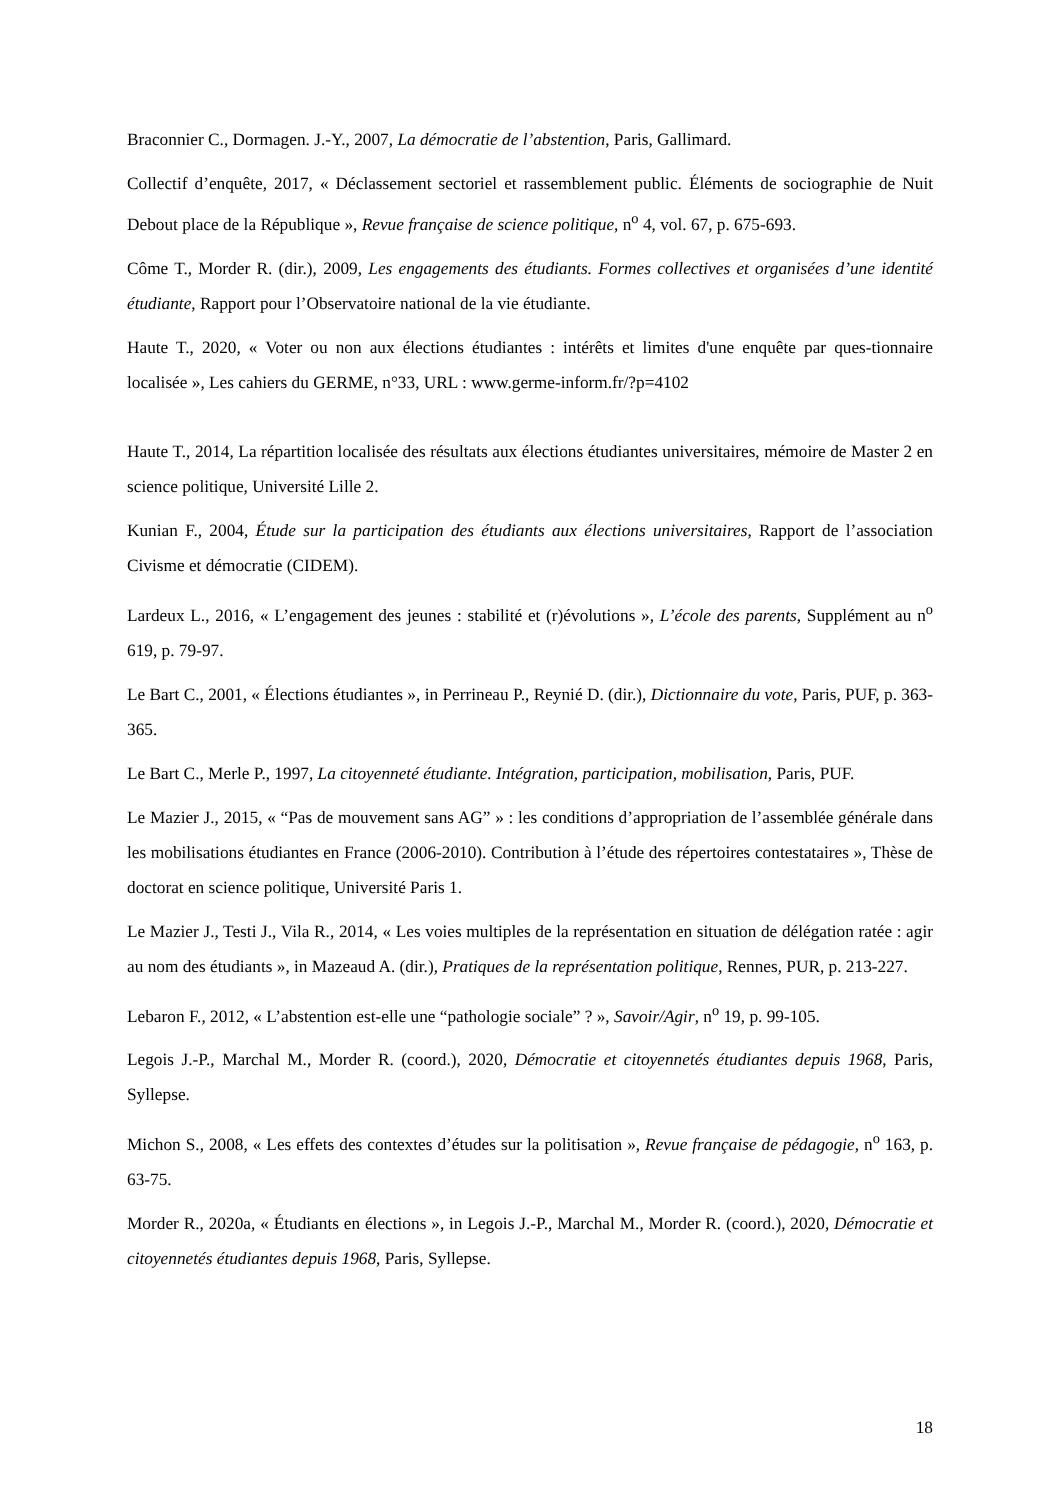Braconnier C., Dormagen. J.-Y., 2007, La démocratie de l’abstention, Paris, Gallimard.
Collectif d’enquête, 2017, « Déclassement sectoriel et rassemblement public. Éléments de sociographie de Nuit Debout place de la République », Revue française de science politique, n<sup>o</sup> 4, vol. 67, p. 675-693.
Côme T., Morder R. (dir.), 2009, Les engagements des étudiants. Formes collectives et organisées d’une identité étudiante, Rapport pour l’Observatoire national de la vie étudiante.
Haute T., 2020, « Voter ou non aux élections étudiantes : intérêts et limites d'une enquête par ques-tionnaire localisée », Les cahiers du GERME, n°33, URL : www.germe-inform.fr/?p=4102
Haute T., 2014, La répartition localisée des résultats aux élections étudiantes universitaires, mémoire de Master 2 en science politique, Université Lille 2.
Kunian F., 2004, Étude sur la participation des étudiants aux élections universitaires, Rapport de l’association Civisme et démocratie (CIDEM).
Lardeux L., 2016, « L’engagement des jeunes : stabilité et (r)évolutions », L’école des parents, Supplément au n<sup>o</sup> 619, p. 79-97.
Le Bart C., 2001, « Élections étudiantes », in Perrineau P., Reynié D. (dir.), Dictionnaire du vote, Paris, PUF, p. 363-365.
Le Bart C., Merle P., 1997, La citoyenneté étudiante. Intégration, participation, mobilisation, Paris, PUF.
Le Mazier J., 2015, « “Pas de mouvement sans AG” » : les conditions d’appropriation de l’assemblée générale dans les mobilisations étudiantes en France (2006-2010). Contribution à l’étude des répertoires contestataires », Thèse de doctorat en science politique, Université Paris 1.
Le Mazier J., Testi J., Vila R., 2014, « Les voies multiples de la représentation en situation de délégation ratée : agir au nom des étudiants », in Mazeaud A. (dir.), Pratiques de la représentation politique, Rennes, PUR, p. 213-227.
Lebaron F., 2012, « L’abstention est-elle une “pathologie sociale” ? », Savoir/Agir, n<sup>o</sup> 19, p. 99-105.
Legois J.-P., Marchal M., Morder R. (coord.), 2020, Démocratie et citoyennetés étudiantes depuis 1968, Paris, Syllepse.
Michon S., 2008, « Les effets des contextes d’études sur la politisation », Revue française de pédagogie, n<sup>o</sup> 163, p. 63-75.
Morder R., 2020a, « Étudiants en élections », in Legois J.-P., Marchal M., Morder R. (coord.), 2020, Démocratie et citoyennetés étudiantes depuis 1968, Paris, Syllepse.
18